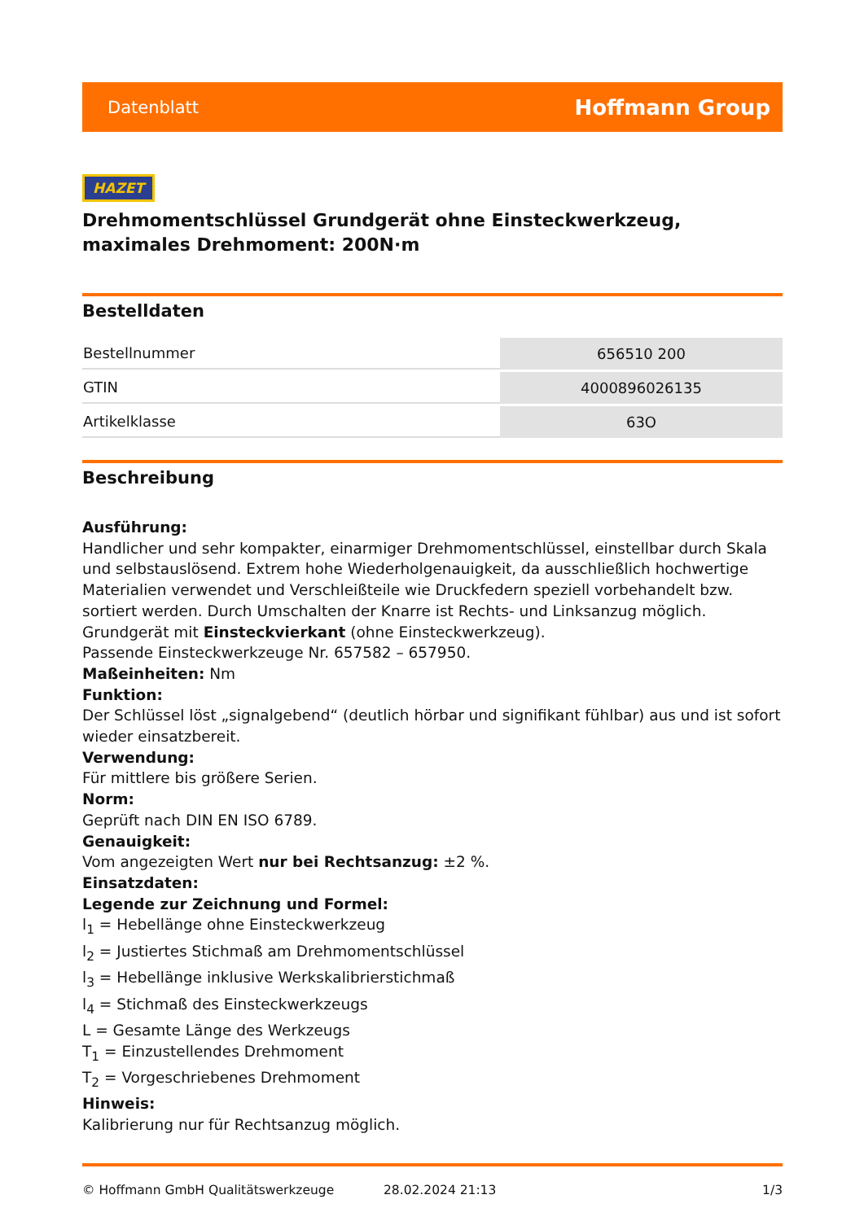Datenblatt Hoffmann Group
HAZET
Drehmomentschlüssel Grundgerät ohne Einsteckwerkzeug, maximales Drehmoment: 200N·m
Bestelldaten
| Bestellnummer | 656510 200 |
| GTIN | 4000896026135 |
| Artikelklasse | 63O |
Beschreibung
Ausführung:
Handlicher und sehr kompakter, einarmiger Drehmomentschlüssel, einstellbar durch Skala und selbstauslösend. Extrem hohe Wiederholgenauigkeit, da ausschließlich hochwertige Materialien verwendet und Verschleißteile wie Druckfedern speziell vorbehandelt bzw. sortiert werden. Durch Umschalten der Knarre ist Rechts- und Linksanzug möglich.
Grundgerät mit Einsteckvierkant (ohne Einsteckwerkzeug).
Passende Einsteckwerkzeuge Nr. 657582 – 657950.
Maßeinheiten: Nm
Funktion:
Der Schlüssel löst „signalgebend“ (deutlich hörbar und signifikant fühlbar) aus und ist sofort wieder einsatzbereit.
Verwendung:
Für mittlere bis größere Serien.
Norm:
Geprüft nach DIN EN ISO 6789.
Genauigkeit:
Vom angezeigten Wert nur bei Rechtsanzug: ±2 %.
Einsatzdaten:
Legende zur Zeichnung und Formel:
l<sub>1</sub> = Hebellänge ohne Einsteckwerkzeug
l<sub>2</sub> = Justiertes Stichmaß am Drehmomentschlüssel
l<sub>3</sub> = Hebellänge inklusive Werkskalibrierstichmaß
l<sub>4</sub> = Stichmaß des Einsteckwerkzeugs
L = Gesamte Länge des Werkzeugs
T<sub>1</sub> = Einzustellendes Drehmoment
T<sub>2</sub> = Vorgeschriebenes Drehmoment
Hinweis:
Kalibrierung nur für Rechtsanzug möglich.
© Hoffmann GmbH Qualitätswerkzeuge 28.02.2024 21:13 1/3